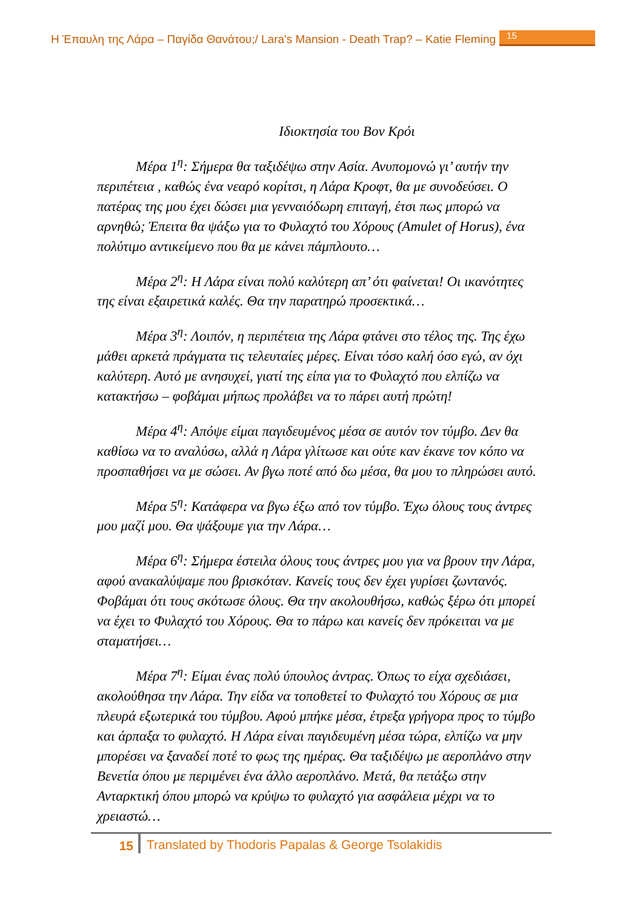Η Έπαυλη της Λάρα – Παγίδα Θανάτου;/ Lara's Mansion - Death Trap? – Katie Fleming
15
Ιδιοκτησία του Βον Κρόι
Μέρα 1<sup>η</sup>: Σήμερα θα ταξιδέψω στην Ασία. Ανυπομονώ γι’ αυτήν την περιπέτεια , καθώς ένα νεαρό κορίτσι, η Λάρα Κροφτ, θα με συνοδεύσει. Ο πατέρας της μου έχει δώσει μια γενναιόδωρη επιταγή, έτσι πως μπορώ να αρνηθώ; Έπειτα θα ψάξω για το Φυλαχτό του Χόρους (Amulet of Horus), ένα πολύτιμο αντικείμενο που θα με κάνει πάμπλουτο…
Μέρα 2<sup>η</sup>: Η Λάρα είναι πολύ καλύτερη απ’ ότι φαίνεται! Οι ικανότητες της είναι εξαιρετικά καλές. Θα την παρατηρώ προσεκτικά…
Μέρα 3<sup>η</sup>: Λοιπόν, η περιπέτεια της Λάρα φτάνει στο τέλος της. Της έχω μάθει αρκετά πράγματα τις τελευταίες μέρες. Είναι τόσο καλή όσο εγώ, αν όχι καλύτερη. Αυτό με ανησυχεί, γιατί της είπα για το Φυλαχτό που ελπίζω να κατακτήσω – φοβάμαι μήπως προλάβει να το πάρει αυτή πρώτη!
Μέρα 4<sup>η</sup>: Απόψε είμαι παγιδευμένος μέσα σε αυτόν τον τύμβο. Δεν θα καθίσω να το αναλύσω, αλλά η Λάρα γλίτωσε και ούτε καν έκανε τον κόπο να προσπαθήσει να με σώσει. Αν βγω ποτέ από δω μέσα, θα μου το πληρώσει αυτό.
Μέρα 5<sup>η</sup>: Κατάφερα να βγω έξω από τον τύμβο. Έχω όλους τους άντρες μου μαζί μου. Θα ψάξουμε για την Λάρα…
Μέρα 6<sup>η</sup>: Σήμερα έστειλα όλους τους άντρες μου για να βρουν την Λάρα, αφού ανακαλύψαμε που βρισκόταν. Κανείς τους δεν έχει γυρίσει ζωντανός. Φοβάμαι ότι τους σκότωσε όλους. Θα την ακολουθήσω, καθώς ξέρω ότι μπορεί να έχει το Φυλαχτό του Χόρους. Θα το πάρω και κανείς δεν πρόκειται να με σταματήσει…
Μέρα 7<sup>η</sup>: Είμαι ένας πολύ ύπουλος άντρας. Όπως το είχα σχεδιάσει, ακολούθησα την Λάρα. Την είδα να τοποθετεί το Φυλαχτό του Χόρους σε μια πλευρά εξωτερικά του τύμβου. Αφού μπήκε μέσα, έτρεξα γρήγορα προς το τύμβο και άρπαξα το φυλαχτό. Η Λάρα είναι παγιδευμένη μέσα τώρα, ελπίζω να μην μπορέσει να ξαναδεί ποτέ το φως της ημέρας. Θα ταξιδέψω με αεροπλάνο στην Βενετία όπου με περιμένει ένα άλλο αεροπλάνο. Μετά, θα πετάξω στην Ανταρκτική όπου μπορώ να κρύψω το φυλαχτό για ασφάλεια μέχρι να το χρειαστώ…
15 Translated by Thodoris Papalas & George Tsolakidis